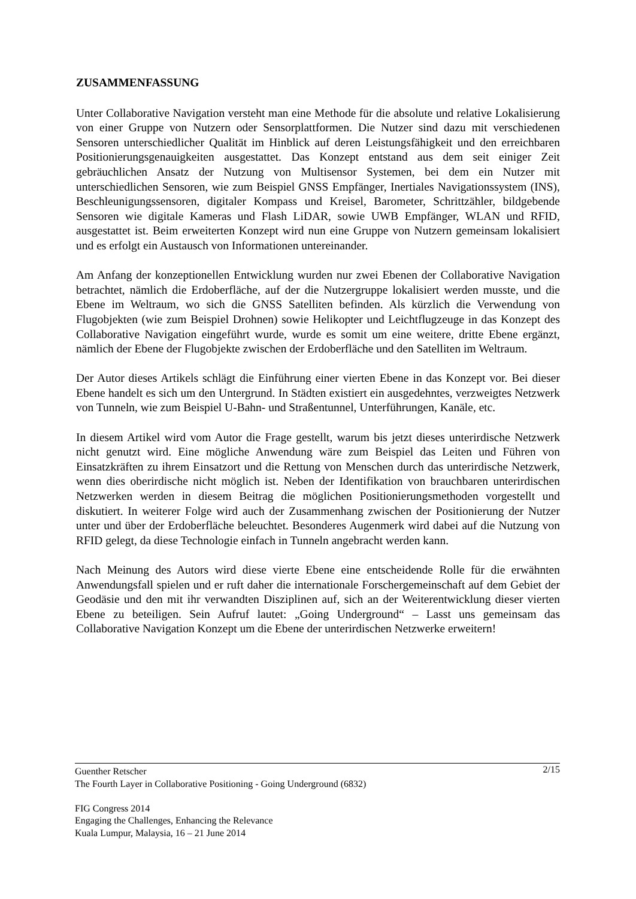ZUSAMMENFASSUNG
Unter Collaborative Navigation versteht man eine Methode für die absolute und relative Lokalisierung von einer Gruppe von Nutzern oder Sensorplattformen. Die Nutzer sind dazu mit verschiedenen Sensoren unterschiedlicher Qualität im Hinblick auf deren Leistungsfähigkeit und den erreichbaren Positionierungsgenauigkeiten ausgestattet. Das Konzept entstand aus dem seit einiger Zeit gebräuchlichen Ansatz der Nutzung von Multisensor Systemen, bei dem ein Nutzer mit unterschiedlichen Sensoren, wie zum Beispiel GNSS Empfänger, Inertiales Navigationssystem (INS), Beschleunigungssensoren, digitaler Kompass und Kreisel, Barometer, Schrittzähler, bildgebende Sensoren wie digitale Kameras und Flash LiDAR, sowie UWB Empfänger, WLAN und RFID, ausgestattet ist. Beim erweiterten Konzept wird nun eine Gruppe von Nutzern gemeinsam lokalisiert und es erfolgt ein Austausch von Informationen untereinander.
Am Anfang der konzeptionellen Entwicklung wurden nur zwei Ebenen der Collaborative Navigation betrachtet, nämlich die Erdoberfläche, auf der die Nutzergruppe lokalisiert werden musste, und die Ebene im Weltraum, wo sich die GNSS Satelliten befinden. Als kürzlich die Verwendung von Flugobjekten (wie zum Beispiel Drohnen) sowie Helikopter und Leichtflugzeuge in das Konzept des Collaborative Navigation eingeführt wurde, wurde es somit um eine weitere, dritte Ebene ergänzt, nämlich der Ebene der Flugobjekte zwischen der Erdoberfläche und den Satelliten im Weltraum.
Der Autor dieses Artikels schlägt die Einführung einer vierten Ebene in das Konzept vor. Bei dieser Ebene handelt es sich um den Untergrund. In Städten existiert ein ausgedehntes, verzweigtes Netzwerk von Tunneln, wie zum Beispiel U-Bahn- und Straßentunnel, Unterführungen, Kanäle, etc.
In diesem Artikel wird vom Autor die Frage gestellt, warum bis jetzt dieses unterirdische Netzwerk nicht genutzt wird. Eine mögliche Anwendung wäre zum Beispiel das Leiten und Führen von Einsatzkräften zu ihrem Einsatzort und die Rettung von Menschen durch das unterirdische Netzwerk, wenn dies oberirdische nicht möglich ist. Neben der Identifikation von brauchbaren unterirdischen Netzwerken werden in diesem Beitrag die möglichen Positionierungsmethoden vorgestellt und diskutiert. In weiterer Folge wird auch der Zusammenhang zwischen der Positionierung der Nutzer unter und über der Erdoberfläche beleuchtet. Besonderes Augenmerk wird dabei auf die Nutzung von RFID gelegt, da diese Technologie einfach in Tunneln angebracht werden kann.
Nach Meinung des Autors wird diese vierte Ebene eine entscheidende Rolle für die erwähnten Anwendungsfall spielen und er ruft daher die internationale Forschergemeinschaft auf dem Gebiet der Geodäsie und den mit ihr verwandten Disziplinen auf, sich an der Weiterentwicklung dieser vierten Ebene zu beteiligen. Sein Aufruf lautet: „Going Underground“ – Lasst uns gemeinsam das Collaborative Navigation Konzept um die Ebene der unterirdischen Netzwerke erweitern!
2/15 Guenther Retscher
The Fourth Layer in Collaborative Positioning - Going Underground (6832)
FIG Congress 2014
Engaging the Challenges, Enhancing the Relevance
Kuala Lumpur, Malaysia, 16 – 21 June 2014